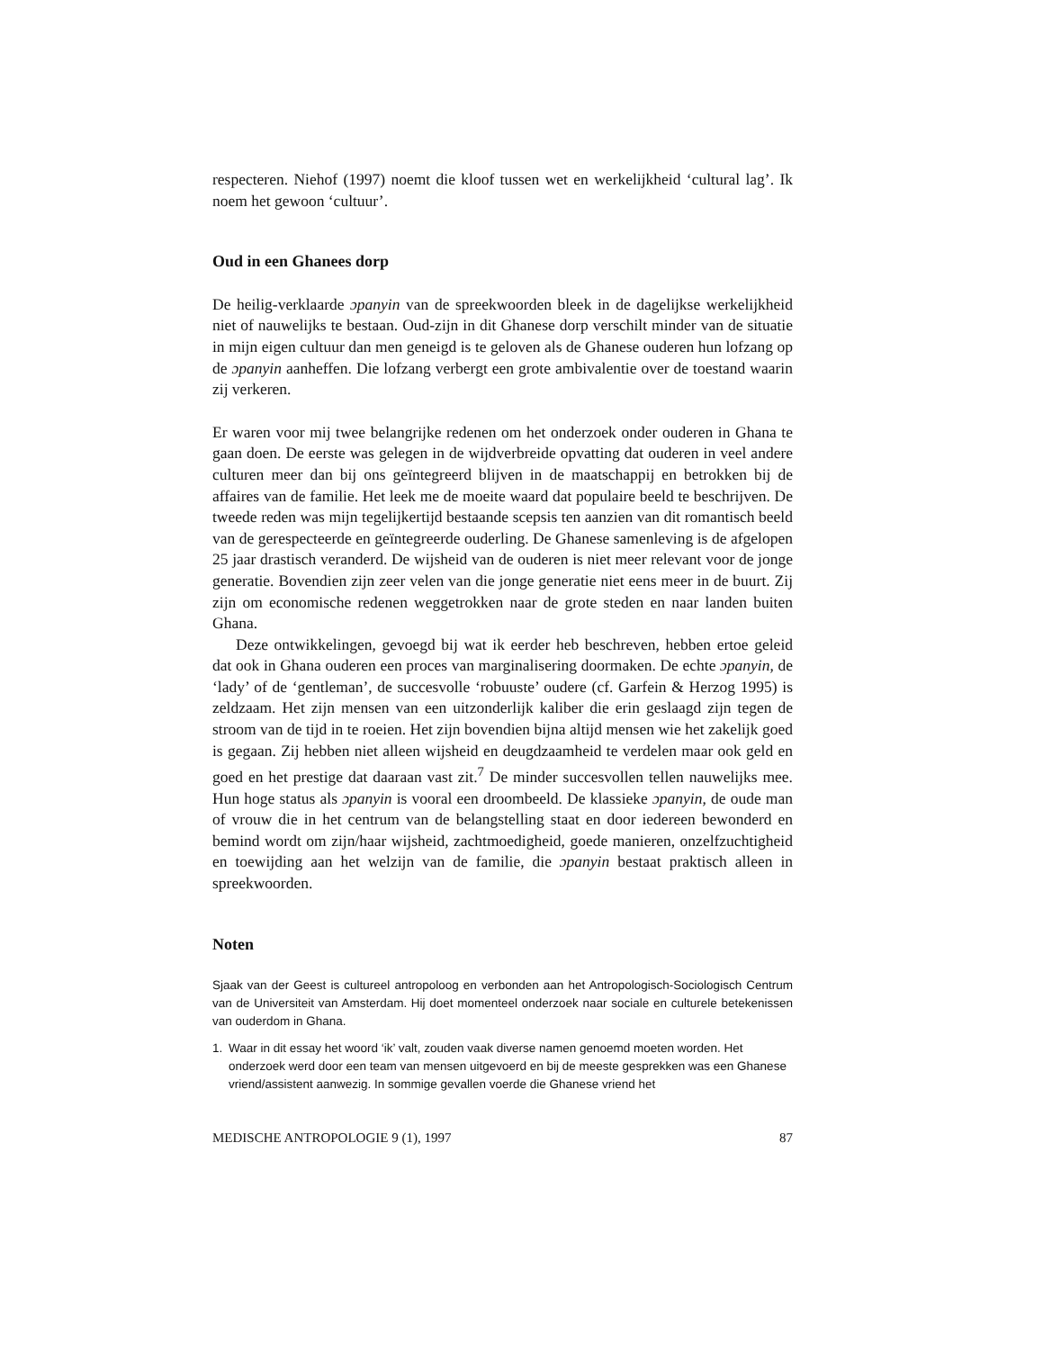respecteren. Niehof (1997) noemt die kloof tussen wet en werkelijkheid ‘cultural lag’. Ik noem het gewoon ‘cultuur’.
Oud in een Ghanees dorp
De heilig-verklaarde ɔpanyin van de spreekwoorden bleek in de dagelijkse werkelijkheid niet of nauwelijks te bestaan. Oud-zijn in dit Ghanese dorp verschilt minder van de situatie in mijn eigen cultuur dan men geneigd is te geloven als de Ghanese ouderen hun lofzang op de ɔpanyin aanheffen. Die lofzang verbergt een grote ambivalentie over de toestand waarin zij verkeren.
Er waren voor mij twee belangrijke redenen om het onderzoek onder ouderen in Ghana te gaan doen. De eerste was gelegen in de wijdverbreide opvatting dat ouderen in veel andere culturen meer dan bij ons geïntegreerd blijven in de maatschappij en betrokken bij de affaires van de familie. Het leek me de moeite waard dat populaire beeld te beschrijven. De tweede reden was mijn tegelijkertijd bestaande scepsis ten aanzien van dit romantisch beeld van de gerespecteerde en geïntegreerde ouderling. De Ghanese samenleving is de afgelopen 25 jaar drastisch veranderd. De wijsheid van de ouderen is niet meer relevant voor de jonge generatie. Bovendien zijn zeer velen van die jonge generatie niet eens meer in de buurt. Zij zijn om economische redenen weggetrokken naar de grote steden en naar landen buiten Ghana.
Deze ontwikkelingen, gevoegd bij wat ik eerder heb beschreven, hebben ertoe geleid dat ook in Ghana ouderen een proces van marginalisering doormaken. De echte ɔpanyin, de ‘lady’ of de ‘gentleman’, de succesvolle ‘robuuste’ oudere (cf. Garfein & Herzog 1995) is zeldzaam. Het zijn mensen van een uitzonderlijk kaliber die erin geslaagd zijn tegen de stroom van de tijd in te roeien. Het zijn bovendien bijna altijd mensen wie het zakelijk goed is gegaan. Zij hebben niet alleen wijsheid en deugdzaamheid te verdelen maar ook geld en goed en het prestige dat daaraan vast zit.<sup>7</sup> De minder succesvollen tellen nauwelijks mee. Hun hoge status als ɔpanyin is vooral een droombeeld. De klassieke ɔpanyin, de oude man of vrouw die in het centrum van de belangstelling staat en door iedereen bewonderd en bemind wordt om zijn/haar wijsheid, zachtmoedigheid, goede manieren, onzelfzuchtigheid en toewijding aan het welzijn van de familie, die ɔpanyin bestaat praktisch alleen in spreekwoorden.
Noten
Sjaak van der Geest is cultureel antropoloog en verbonden aan het Antropologisch-Sociologisch Centrum van de Universiteit van Amsterdam. Hij doet momenteel onderzoek naar sociale en culturele betekenissen van ouderdom in Ghana.
1. Waar in dit essay het woord ‘ik’ valt, zouden vaak diverse namen genoemd moeten worden. Het onderzoek werd door een team van mensen uitgevoerd en bij de meeste gesprekken was een Ghanese vriend/assistent aanwezig. In sommige gevallen voerde die Ghanese vriend het
MEDISCHE ANTROPOLOGIE 9 (1), 1997 87